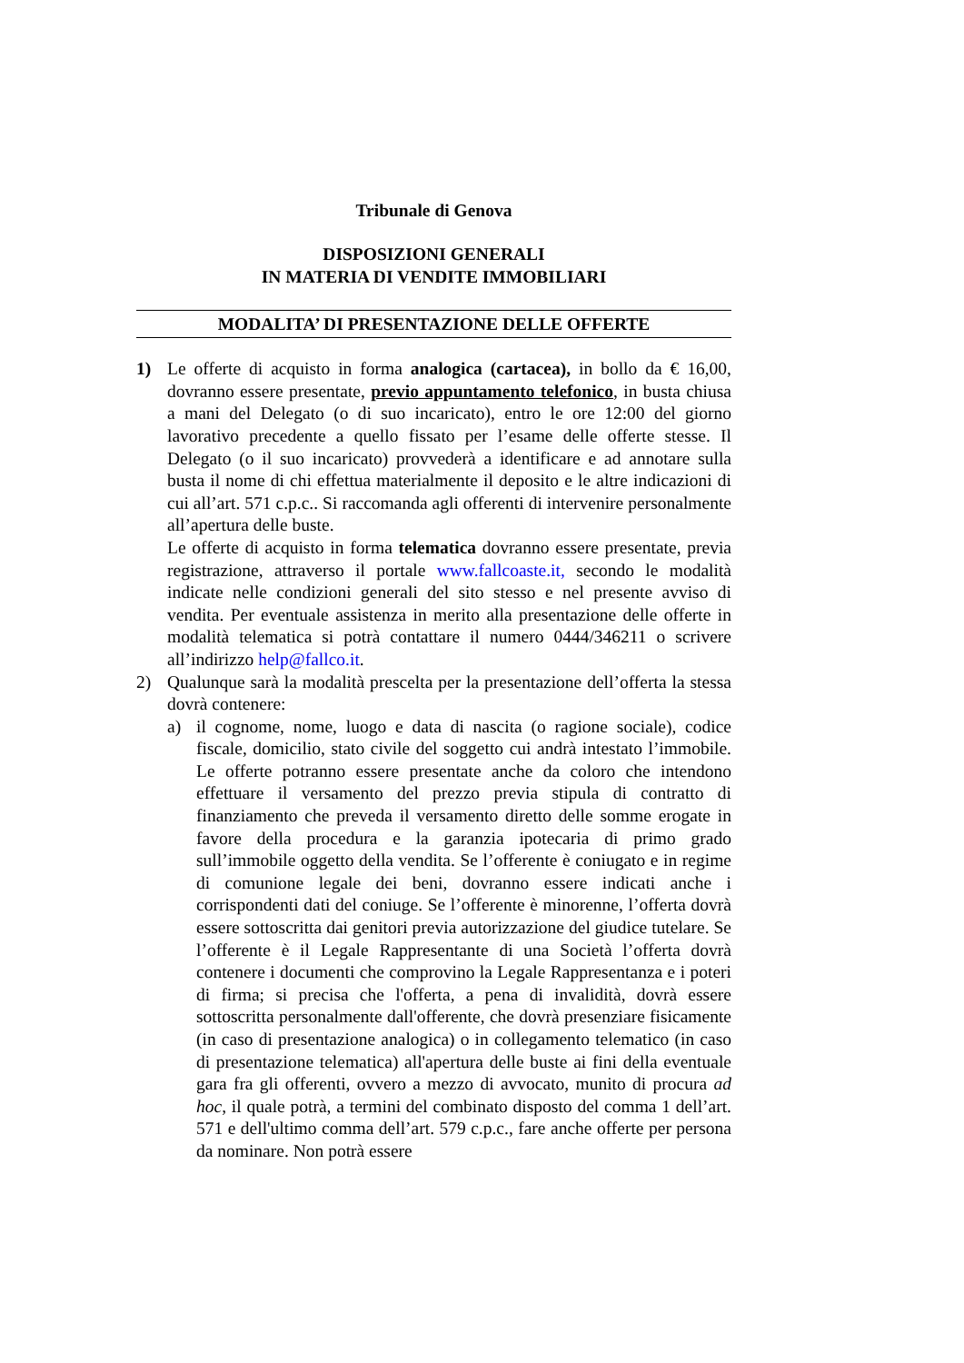Tribunale di Genova
DISPOSIZIONI GENERALI
IN MATERIA DI VENDITE IMMOBILIARI
MODALITA’ DI PRESENTAZIONE DELLE OFFERTE
1) Le offerte di acquisto in forma analogica (cartacea), in bollo da € 16,00, dovranno essere presentate, previo appuntamento telefonico, in busta chiusa a mani del Delegato (o di suo incaricato), entro le ore 12:00 del giorno lavorativo precedente a quello fissato per l’esame delle offerte stesse. Il Delegato (o il suo incaricato) provvederà a identificare e ad annotare sulla busta il nome di chi effettua materialmente il deposito e le altre indicazioni di cui all’art. 571 c.p.c.. Si raccomanda agli offerenti di intervenire personalmente all’apertura delle buste.
Le offerte di acquisto in forma telematica dovranno essere presentate, previa registrazione, attraverso il portale www.fallcoaste.it, secondo le modalità indicate nelle condizioni generali del sito stesso e nel presente avviso di vendita. Per eventuale assistenza in merito alla presentazione delle offerte in modalità telematica si potrà contattare il numero 0444/346211 o scrivere all’indirizzo help@fallco.it.
2) Qualunque sarà la modalità prescelta per la presentazione dell’offerta la stessa dovrà contenere:
a) il cognome, nome, luogo e data di nascita (o ragione sociale), codice fiscale, domicilio, stato civile del soggetto cui andrà intestato l’immobile. Le offerte potranno essere presentate anche da coloro che intendono effettuare il versamento del prezzo previa stipula di contratto di finanziamento che preveda il versamento diretto delle somme erogate in favore della procedura e la garanzia ipotecaria di primo grado sull’immobile oggetto della vendita. Se l’offerente è coniugato e in regime di comunione legale dei beni, dovranno essere indicati anche i corrispondenti dati del coniuge. Se l’offerente è minorenne, l’offerta dovrà essere sottoscritta dai genitori previa autorizzazione del giudice tutelare. Se l’offerente è il Legale Rappresentante di una Società l’offerta dovrà contenere i documenti che comprovino la Legale Rappresentanza e i poteri di firma; si precisa che l'offerta, a pena di invalidità, dovrà essere sottoscritta personalmente dall'offerente, che dovrà presenziare fisicamente (in caso di presentazione analogica) o in collegamento telematico (in caso di presentazione telematica) all'apertura delle buste ai fini della eventuale gara fra gli offerenti, ovvero a mezzo di avvocato, munito di procura ad hoc, il quale potrà, a termini del combinato disposto del comma 1 dell’art. 571 e dell'ultimo comma dell’art. 579 c.p.c., fare anche offerte per persona da nominare. Non potrà essere